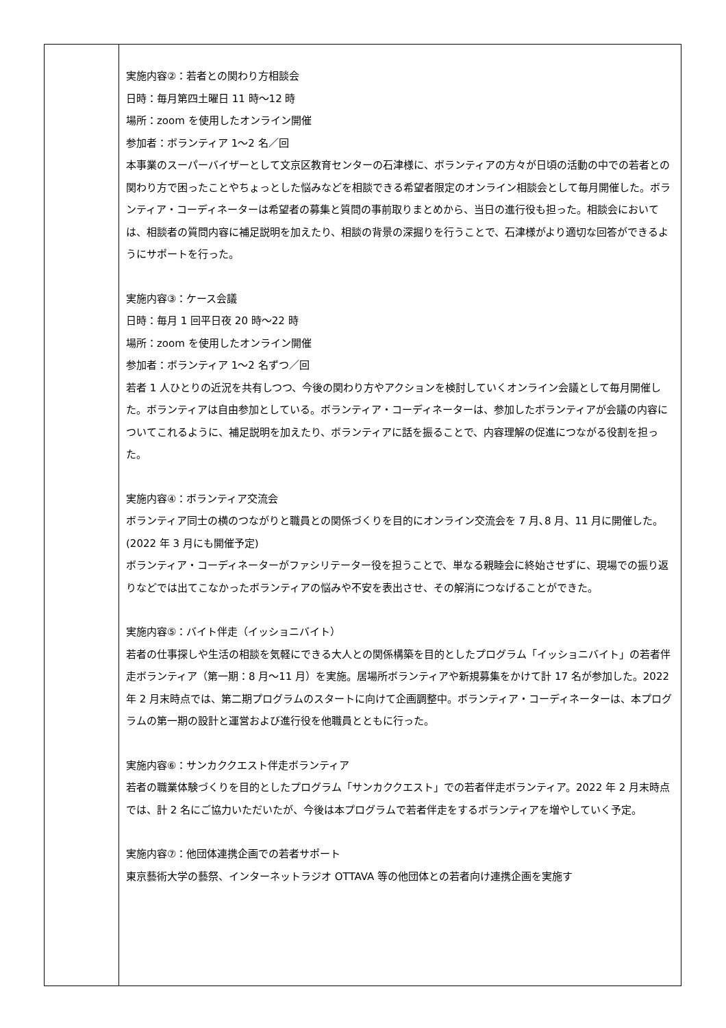| | 実施内容②：若者との関わり方相談会 日時：毎月第四土曜日 11 時～12 時 場所：zoom を使用したオンライン開催 参加者：ボランティア 1～2 名／回 本事業のスーパーバイザーとして文京区教育センターの石津様に、ボランティアの方々が日頃の活動の中での若者との関わり方で困ったことやちょっとした悩みなどを相談できる希望者限定のオンライン相談会として毎月開催した。ボランティア・コーディネーターは希望者の募集と質問の事前取りまとめから、当日の進行役も担った。相談会においては、相談者の質問内容に補足説明を加えたり、相談の背景の深掘りを行うことで、石津様がより適切な回答ができるようにサポートを行った。 実施内容③：ケース会議 日時：毎月 1 回平日夜 20 時～22 時 場所：zoom を使用したオンライン開催 参加者：ボランティア 1～2 名ずつ／回 若者 1 人ひとりの近況を共有しつつ、今後の関わり方やアクションを検討していくオンライン会議として毎月開催した。ボランティアは自由参加としている。ボランティア・コーディネーターは、参加したボランティアが会議の内容についてこれるように、補足説明を加えたり、ボランティアに話を振ることで、内容理解の促進につながる役割を担った。 実施内容④：ボランティア交流会 ボランティア同士の横のつながりと職員との関係づくりを目的にオンライン交流会を 7 月､8 月、11 月に開催した。(2022 年 3 月にも開催予定) ボランティア・コーディネーターがファシリテーター役を担うことで、単なる親睦会に終始させずに、現場での振り返りなどでは出てこなかったボランティアの悩みや不安を表出させ、その解消につなげることができた。 実施内容⑤：バイト伴走（イッショニバイト） 若者の仕事探しや生活の相談を気軽にできる大人との関係構築を目的としたプログラム「イッショニバイト」の若者伴走ボランティア（第一期：8 月～11 月）を実施。居場所ボランティアや新規募集をかけて計 17 名が参加した。2022 年 2 月末時点では、第二期プログラムのスタートに向けて企画調整中。ボランティア・コーディネーターは、本プログラムの第一期の設計と運営および進行役を他職員とともに行った。 実施内容⑥：サンカククエスト伴走ボランティア 若者の職業体験づくりを目的としたプログラム「サンカククエスト」での若者伴走ボランティア。2022 年 2 月末時点では、計 2 名にご協力いただいたが、今後は本プログラムで若者伴走をするボランティアを増やしていく予定。 実施内容⑦：他団体連携企画での若者サポート 東京藝術大学の藝祭、インターネットラジオ OTTAVA 等の他団体との若者向け連携企画を実施す |